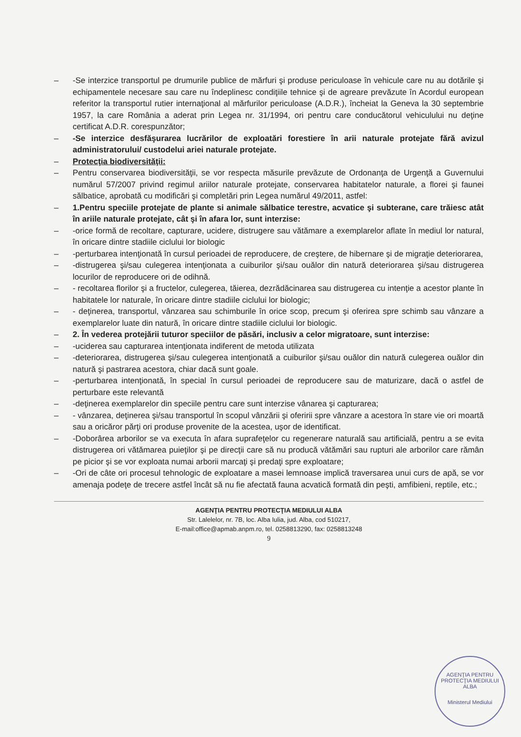– -Se interzice transportul pe drumurile publice de mărfuri şi produse periculoase în vehicule care nu au dotările şi echipamentele necesare sau care nu îndeplinesc condiţiile tehnice şi de agreare prevăzute în Acordul european referitor la transportul rutier internaţional al mărfurilor periculoase (A.D.R.), încheiat la Geneva la 30 septembrie 1957, la care România a aderat prin Legea nr. 31/1994, ori pentru care conducătorul vehiculului nu deţine certificat A.D.R. corespunzător;
– -Se interzice desfăşurarea lucrărilor de exploatări forestiere în arii naturale protejate fără avizul administratorului/ custodelui ariei naturale protejate.
– Protecţia biodiversităţii:
– Pentru conservarea biodiversităţii, se vor respecta măsurile prevăzute de Ordonanţa de Urgenţă a Guvernului numărul 57/2007 privind regimul ariilor naturale protejate, conservarea habitatelor naturale, a florei şi faunei sălbatice, aprobată cu modificări şi completări prin Legea numărul 49/2011, astfel:
– 1.Pentru speciile protejate de plante si animale sălbatice terestre, acvatice şi subterane, care trăiesc atât în ariile naturale protejate, cât şi în afara lor, sunt interzise:
– -orice formă de recoltare, capturare, ucidere, distrugere sau vătămare a exemplarelor aflate în mediul lor natural, în oricare dintre stadiile ciclului lor biologic
– -perturbarea intenţionată în cursul perioadei de reproducere, de creştere, de hibernare şi de migraţie deteriorarea,
– -distrugerea şi/sau culegerea intenţionata a cuiburilor şi/sau ouălor din natură deteriorarea şi/sau distrugerea locurilor de reproducere ori de odihnă.
– - recoltarea florilor şi a fructelor, culegerea, tăierea, dezrădăcinarea sau distrugerea cu intenţie a acestor plante în habitatele lor naturale, în oricare dintre stadiile ciclului lor biologic;
– - deţinerea, transportul, vânzarea sau schimburile în orice scop, precum şi oferirea spre schimb sau vânzare a exemplarelor luate din natură, în oricare dintre stadiile ciclului lor biologic.
– 2. În vederea protejării tuturor speciilor de păsări, inclusiv a celor migratoare, sunt interzise:
– -uciderea sau capturarea intenţionata indiferent de metoda utilizata
– -deteriorarea, distrugerea şi/sau culegerea intenţionată a cuiburilor şi/sau ouălor din natură culegerea ouălor din natură şi pastrarea acestora, chiar dacă sunt goale.
– -perturbarea intenţionată, în special în cursul perioadei de reproducere sau de maturizare, dacă o astfel de perturbare este relevantă
– -deţinerea exemplarelor din speciile pentru care sunt interzise vânarea şi capturarea;
– - vânzarea, deţinerea şi/sau transportul în scopul vânzării şi oferirii spre vânzare a acestora în stare vie ori moartă sau a oricăror părţi ori produse provenite de la acestea, uşor de identificat.
– -Doborârea arborilor se va executa în afara suprafeţelor cu regenerare naturală sau artificială, pentru a se evita distrugerea ori vătămarea puieţilor şi pe direcţii care să nu producă vătămări sau rupturi ale arborilor care rămân pe picior şi se vor exploata numai arborii marcaţi şi predaţi spre exploatare;
– -Ori de câte ori procesul tehnologic de exploatare a masei lemnoase implică traversarea unui curs de apă, se vor amenaja podeţe de trecere astfel încât să nu fie afectată fauna acvatică formată din peşti, amfibieni, reptile, etc.;
AGENŢIA PENTRU PROTECŢIA MEDIULUI ALBA
Str. Lalelelor, nr. 7B, loc. Alba Iulia, jud. Alba, cod 510217,
E-mail:office@apmab.anpm.ro, tel. 0258813290, fax: 0258813248
9
AGENŢIA PENTRU PROTECŢIA MEDIULUI ALBA
Ministerul Mediului